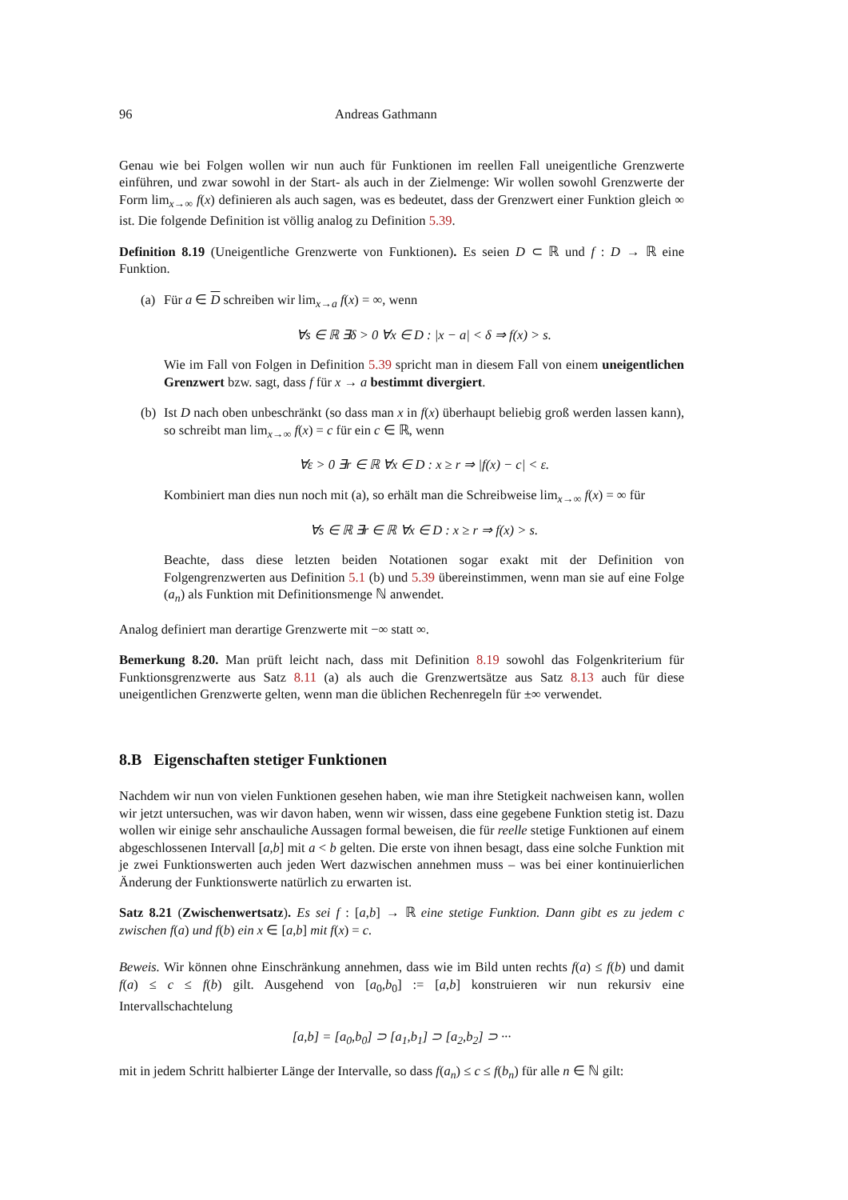96 Andreas Gathmann
Genau wie bei Folgen wollen wir nun auch für Funktionen im reellen Fall uneigentliche Grenzwerte einführen, und zwar sowohl in der Start- als auch in der Zielmenge: Wir wollen sowohl Grenzwerte der Form lim<sub>x→∞</sub> f(x) definieren als auch sagen, was es bedeutet, dass der Grenzwert einer Funktion gleich ∞ ist. Die folgende Definition ist völlig analog zu Definition 5.39.
Definition 8.19 (Uneigentliche Grenzwerte von Funktionen). Es seien D ⊂ ℝ und f : D → ℝ eine Funktion.
(a)
Für a ∈ D schreiben wir lim<sub>x→a</sub> f(x) = ∞, wenn
∀s ∈ ℝ ∃δ > 0 ∀x ∈ D : |x − a| < δ ⇒ f(x) > s.
Wie im Fall von Folgen in Definition 5.39 spricht man in diesem Fall von einem uneigentlichen Grenzwert bzw. sagt, dass f für x → a bestimmt divergiert.
(b)
Ist D nach oben unbeschränkt (so dass man x in f(x) überhaupt beliebig groß werden lassen kann), so schreibt man lim<sub>x→∞</sub> f(x) = c für ein c ∈ ℝ, wenn
∀ε > 0 ∃r ∈ ℝ ∀x ∈ D : x ≥ r ⇒ |f(x) − c| < ε.
Kombiniert man dies nun noch mit (a), so erhält man die Schreibweise lim<sub>x→∞</sub> f(x) = ∞ für
∀s ∈ ℝ ∃r ∈ ℝ ∀x ∈ D : x ≥ r ⇒ f(x) > s.
Beachte, dass diese letzten beiden Notationen sogar exakt mit der Definition von Folgengrenzwerten aus Definition 5.1 (b) und 5.39 übereinstimmen, wenn man sie auf eine Folge (a<sub>n</sub>) als Funktion mit Definitionsmenge ℕ anwendet.
Analog definiert man derartige Grenzwerte mit −∞ statt ∞.
Bemerkung 8.20. Man prüft leicht nach, dass mit Definition 8.19 sowohl das Folgenkriterium für Funktionsgrenzwerte aus Satz 8.11 (a) als auch die Grenzwertsätze aus Satz 8.13 auch für diese uneigentlichen Grenzwerte gelten, wenn man die üblichen Rechenregeln für ±∞ verwendet.
8.B Eigenschaften stetiger Funktionen
Nachdem wir nun von vielen Funktionen gesehen haben, wie man ihre Stetigkeit nachweisen kann, wollen wir jetzt untersuchen, was wir davon haben, wenn wir wissen, dass eine gegebene Funktion stetig ist. Dazu wollen wir einige sehr anschauliche Aussagen formal beweisen, die für reelle stetige Funktionen auf einem abgeschlossenen Intervall [a,b] mit a < b gelten. Die erste von ihnen besagt, dass eine solche Funktion mit je zwei Funktionswerten auch jeden Wert dazwischen annehmen muss – was bei einer kontinuierlichen Änderung der Funktionswerte natürlich zu erwarten ist.
Satz 8.21 (Zwischenwertsatz). Es sei f : [a,b] → ℝ eine stetige Funktion. Dann gibt es zu jedem c zwischen f(a) und f(b) ein x ∈ [a,b] mit f(x) = c.
Beweis. Wir können ohne Einschränkung annehmen, dass wie im Bild unten rechts f(a) ≤ f(b) und damit f(a) ≤ c ≤ f(b) gilt. Ausgehend von [a<sub>0</sub>,b<sub>0</sub>] := [a,b] konstruieren wir nun rekursiv eine Intervallschachtelung
[a,b] = [a<sub>0</sub>,b<sub>0</sub>] ⊃ [a<sub>1</sub>,b<sub>1</sub>] ⊃ [a<sub>2</sub>,b<sub>2</sub>] ⊃ ···
mit in jedem Schritt halbierter Länge der Intervalle, so dass f(a<sub>n</sub>) ≤ c ≤ f(b<sub>n</sub>) für alle n ∈ ℕ gilt: